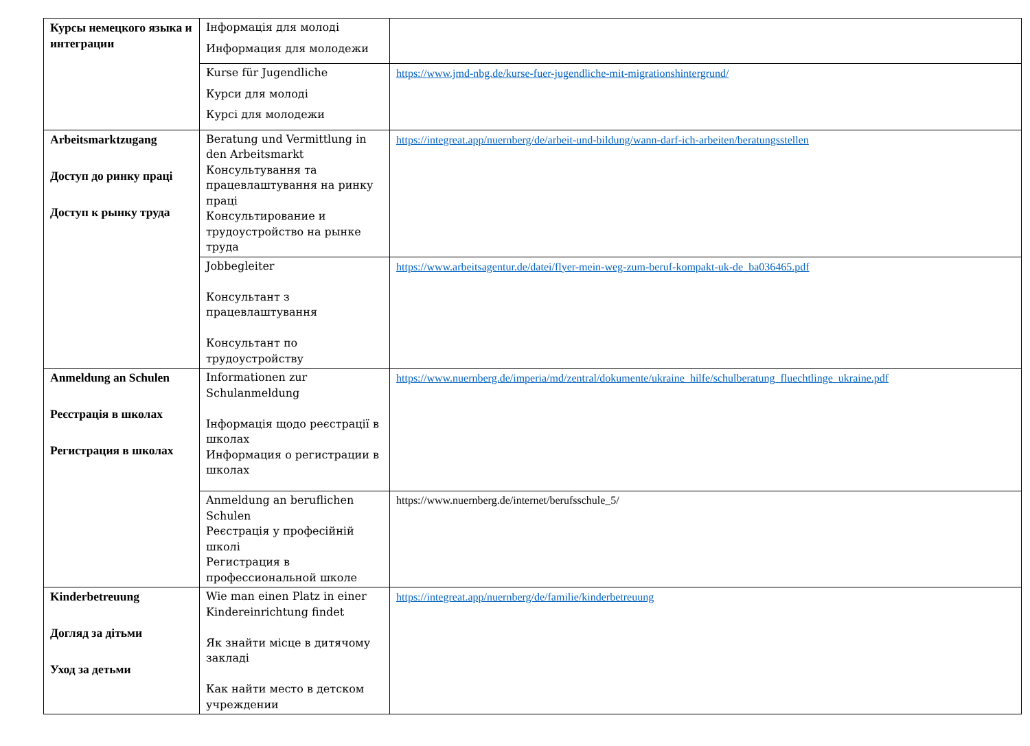| Курсы немецкого языка и интеграции | Інформація для молоді Информация для молодежи | |
| | Kurse für Jugendliche Курси для молоді Курсі для молодежи | https://www.jmd-nbg.de/kurse-fuer-jugendliche-mit-migrationshintergrund/ |
| Arbeitsmarktzugang Доступ до ринку праці Доступ к рынку труда | Beratung und Vermittlung in den Arbeitsmarkt Консультування та працевлаштування на ринку праці Консультирование и трудоустройство на рынке труда | https://integreat.app/nuernberg/de/arbeit-und-bildung/wann-darf-ich-arbeiten/beratungsstellen |
| | Jobbegleiter Консультант з працевлаштування Консультант по трудоустройству | https://www.arbeitsagentur.de/datei/flyer-mein-weg-zum-beruf-kompakt-uk-de_ba036465.pdf |
| Anmeldung an Schulen Реєстрація в школах Регистрация в школах | Informationen zur Schulanmeldung Інформація щодо реєстрації в школах Информация о регистрации в школах | https://www.nuernberg.de/imperia/md/zentral/dokumente/ukraine_hilfe/schulberatung_fluechtlinge_ukraine.pdf |
| | Anmeldung an beruflichen Schulen Реєстрація у професійній школі Регистрация в профессиональной школе | https://www.nuernberg.de/internet/berufsschule_5/ |
| Kinderbetreuung Догляд за дітьми Уход за детьми | Wie man einen Platz in einer Kindereinrichtung findet Як знайти місце в дитячому закладі Как найти место в детском учреждении | https://integreat.app/nuernberg/de/familie/kinderbetreuung |